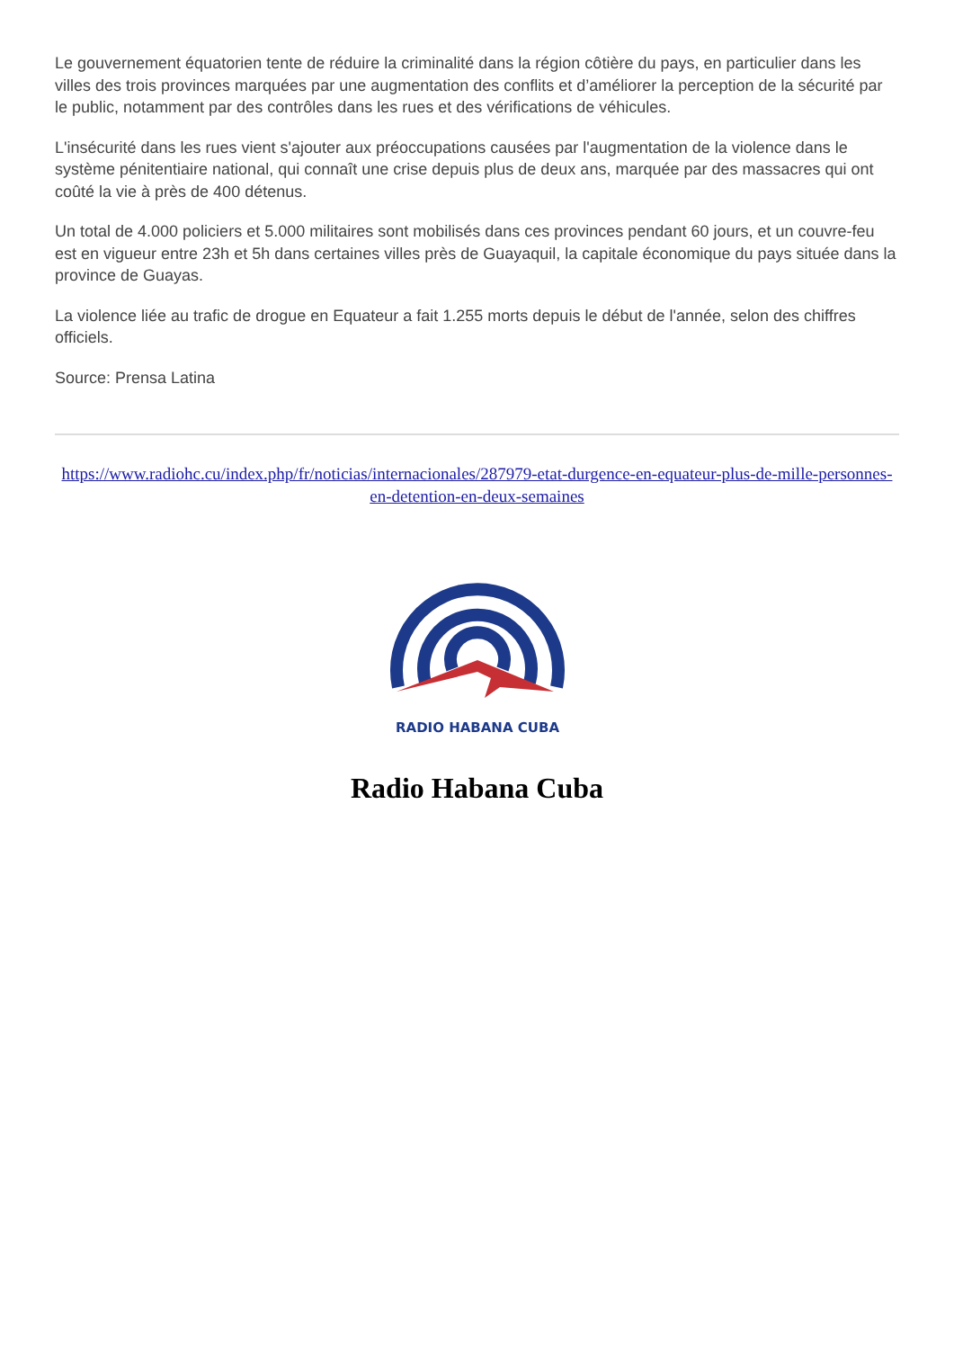Le gouvernement équatorien tente de réduire la criminalité dans la région côtière du pays, en particulier dans les villes des trois provinces marquées par une augmentation des conflits et d’améliorer la perception de la sécurité par le public, notamment par des contrôles dans les rues et des vérifications de véhicules.
L'insécurité dans les rues vient s'ajouter aux préoccupations causées par l'augmentation de la violence dans le système pénitentiaire national, qui connaît une crise depuis plus de deux ans, marquée par des massacres qui ont coûté la vie à près de 400 détenus.
Un total de 4.000 policiers et 5.000 militaires sont mobilisés dans ces provinces pendant 60 jours, et un couvre-feu est en vigueur entre 23h et 5h dans certaines villes près de Guayaquil, la capitale économique du pays située dans la province de Guayas.
La violence liée au trafic de drogue en Equateur a fait 1.255 morts depuis le début de l'année, selon des chiffres officiels.
Source: Prensa Latina
https://www.radiohc.cu/index.php/fr/noticias/internacionales/287979-etat-durgence-en-equateur-plus-de-mille-personnes-en-detention-en-deux-semaines
RADIO HABANA CUBA
Radio Habana Cuba